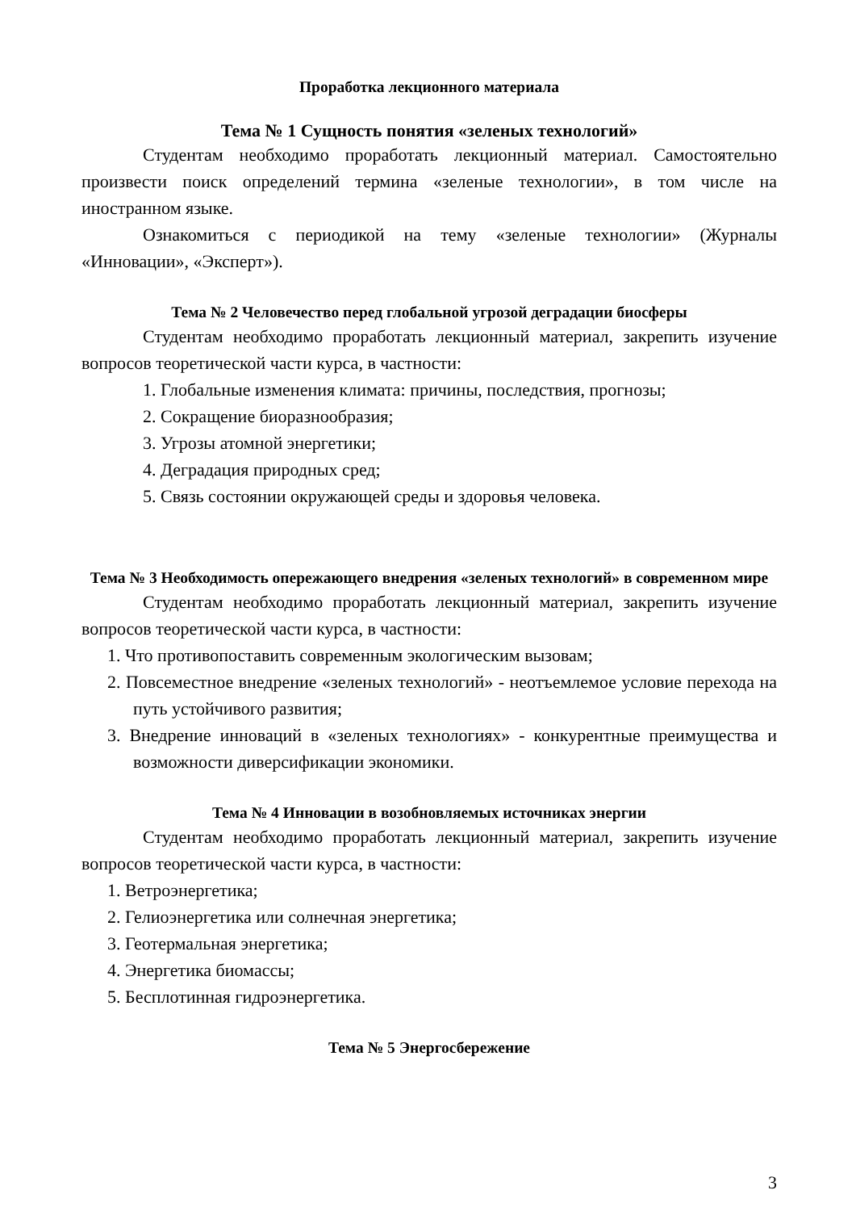Проработка лекционного материала
Тема № 1 Сущность понятия «зеленых технологий»
Студентам необходимо проработать лекционный материал. Самостоятельно произвести поиск определений термина «зеленые технологии», в том числе на иностранном языке.
Ознакомиться с периодикой на тему «зеленые технологии» (Журналы «Инновации», «Эксперт»).
Тема № 2 Человечество перед глобальной угрозой деградации биосферы
Студентам необходимо проработать лекционный материал, закрепить изучение вопросов теоретической части курса, в частности:
1. Глобальные изменения климата: причины, последствия, прогнозы;
2. Сокращение биоразнообразия;
3. Угрозы атомной энергетики;
4. Деградация природных сред;
5. Связь состоянии окружающей среды и здоровья человека.
Тема № 3 Необходимость опережающего внедрения «зеленых технологий» в современном мире
Студентам необходимо проработать лекционный материал, закрепить изучение вопросов теоретической части курса, в частности:
1. Что противопоставить современным экологическим вызовам;
2. Повсеместное внедрение «зеленых технологий» - неотъемлемое условие перехода на путь устойчивого развития;
3. Внедрение инноваций в «зеленых технологиях» - конкурентные преимущества и возможности диверсификации экономики.
Тема № 4 Инновации в возобновляемых источниках энергии
Студентам необходимо проработать лекционный материал, закрепить изучение вопросов теоретической части курса, в частности:
1. Ветроэнергетика;
2. Гелиоэнергетика или солнечная энергетика;
3. Геотермальная энергетика;
4. Энергетика биомассы;
5. Бесплотинная гидроэнергетика.
Тема № 5 Энергосбережение
3